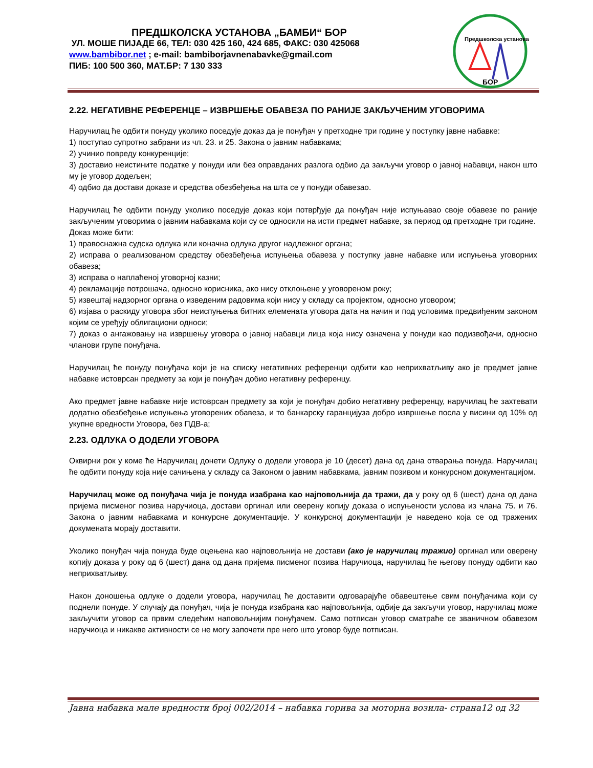ПРЕДШКОЛСКА УСТАНОВА „БАМБИ“ БОР
УЛ. МОШЕ ПИЈАДЕ 66, ТЕЛ: 030 425 160, 424 685, ФАКС: 030 425068
www.bambibor.net ; e-mail: bambiborjavnenabavke@gmail.com
ПИБ: 100 500 360, МАТ.БР: 7 130 333
Предшколска установа
БОР
2.22. НЕГАТИВНЕ РЕФЕРЕНЦЕ – ИЗВРШЕЊЕ ОБАВЕЗА ПО РАНИЈЕ ЗАКЉУЧЕНИМ УГОВОРИМА
Наручилац ће одбити понуду уколико поседује доказ да је понуђач у претходне три године у поступку јавне набавке:
1) поступао супротно забрани из чл. 23. и 25. Закона о јавним набавкама;
2) учинио повреду конкуренције;
3) доставио неистините податке у понуди или без оправданих разлога одбио да закључи уговор о јавној набавци, након што му је уговор додељен;
4) одбио да достави доказе и средства обезбеђења на шта се у понуди обавезао.
Наручилац ће одбити понуду уколико поседује доказ који потврђује да понуђач није испуњавао своје обавезе по раније закљученим уговорима о јавним набавкама који су се односили на исти предмет набавке, за период од претходне три године.
Доказ може бити:
1) правоснажна судска одлука или коначна одлука другог надлежног органа;
2) исправа о реализованом средству обезбеђења испуњења обавеза у поступку јавне набавке или испуњења уговорних обавеза;
3) исправа о наплаћеној уговорној казни;
4) рекламације потрошача, односно корисника, ако нису отклоњене у уговореном року;
5) извештај надзорног органа о изведеним радовима који нису у складу са пројектом, односно уговором;
6) изјава о раскиду уговора због неиспуњења битних елемената уговора дата на начин и под условима предвиђеним законом којим се уређују облигациони односи;
7) доказ о ангажовању на извршењу уговора о јавној набавци лица која нису означена у понуди као подизвођачи, односно чланови групе понуђача.
Наручилац ће понуду понуђача који је на списку негативних референци одбити као неприхватљиву ако је предмет јавне набавке истоврсан предмету за који је понуђач добио негативну референцу.
Ако предмет јавне набавке није истоврсан предмету за који је понуђач добио негативну референцу, наручилац ће захтевати додатно обезбеђење испуњења уговорених обавеза, и то банкарску гаранцијуза добро извршење посла у висини од 10% од укупне вредности Уговора, без ПДВ-а;
2.23. ОДЛУКА О ДОДЕЛИ УГОВОРА
Оквирни рок у коме ће Наручилац донети Одлуку о додели уговора је 10 (десет) дана од дана отварања понуда. Наручилац ће одбити понуду која није сачињена у складу са Законом о јавним набавкама, јавним позивом и конкурсном документацијом.
Наручилац може од понуђача чија је понуда изабрана као најповољнија да тражи, да у року од 6 (шест) дана од дана пријема писменог позива наручиоца, достави оргинал или оверену копију доказа о испуњености услова из члана 75. и 76. Закона о јавним набавкама и конкурсне документације. У конкурсној документацији је наведено која се од тражених докумената морају доставити.
Уколико понуђач чија понуда буде оцењена као најповољнија не достави (ако је наручилац тражио) оргинал или оверену копију доказа у року од 6 (шест) дана од дана пријема писменог позива Наручиоца, наручилац ће његову понуду одбити као неприхватљиву.
Након доношења одлуке о додели уговора, наручилац ће доставити одговарајуће обавештење свим понуђачима који су поднели понуде. У случају да понуђач, чија је понуда изабрана као најповољнија, одбије да закључи уговор, наручилац може закључити уговор са првим следећим наповољнијим понуђачем. Само потписан уговор сматраће се званичном обавезом наручиоца и никакве активности се не могу започети пре него што уговор буде потписан.
Јавна набавка мале вредности број 002/2014 – набавка горива за моторна возила- страна12 од 32